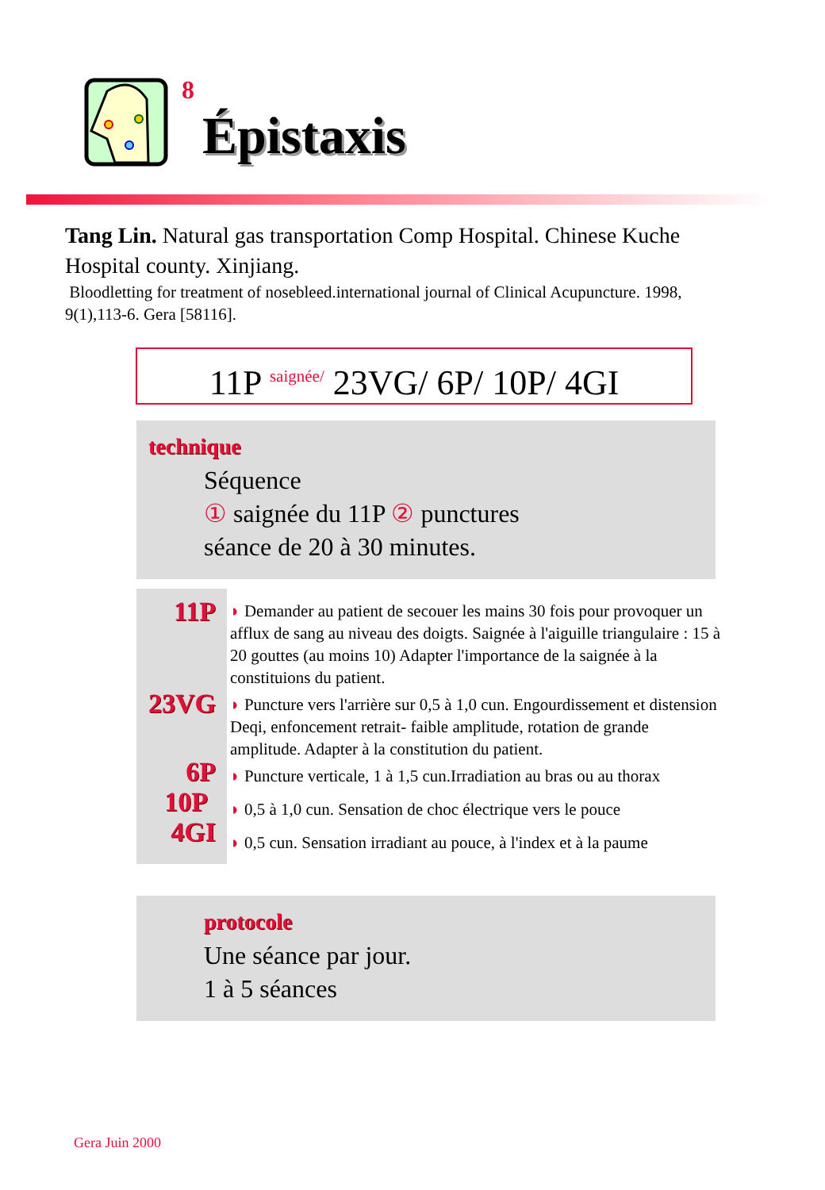8
Épistaxis
Tang Lin. Natural gas transportation Comp Hospital. Chinese Kuche Hospital county. Xinjiang.
Bloodletting for treatment of nosebleed.international journal of Clinical Acupuncture. 1998, 9(1),113-6. Gera [58116].
11P saignée/ 23VG/ 6P/ 10P/ 4GI
technique
Séquence
① saignée du 11P ② punctures
séance de 20 à 30 minutes.
11P
23VG
6P
10P
4GI
◗ Demander au patient de secouer les mains 30 fois pour provoquer un afflux de sang au niveau des doigts. Saignée à l'aiguille triangulaire : 15 à 20 gouttes (au moins 10) Adapter l'importance de la saignée à la constituions du patient.
◗ Puncture vers l'arrière sur 0,5 à 1,0 cun. Engourdissement et distension Deqi, enfoncement retrait- faible amplitude, rotation de grande amplitude. Adapter à la constitution du patient.
◗ Puncture verticale, 1 à 1,5 cun.Irradiation au bras ou au thorax
◗ 0,5 à 1,0 cun. Sensation de choc électrique vers le pouce
◗ 0,5 cun. Sensation irradiant au pouce, à l'index et à la paume
protocole
Une séance par jour.
1 à 5 séances
Gera Juin 2000